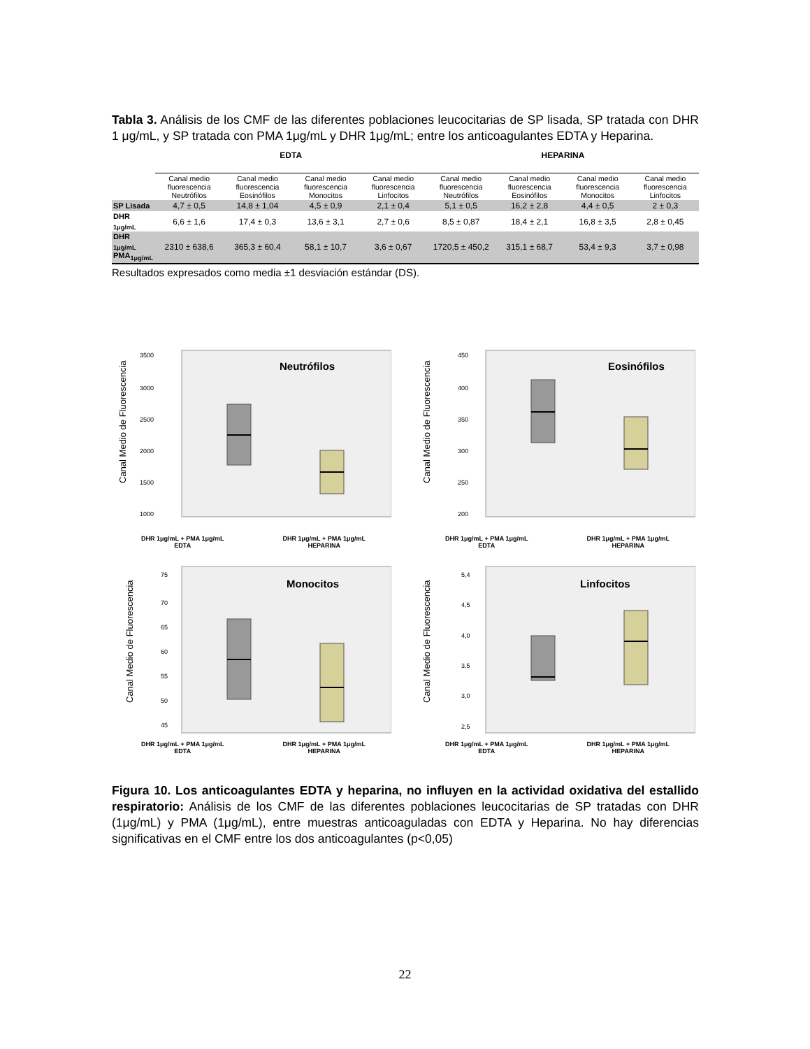Tabla 3. Análisis de los CMF de las diferentes poblaciones leucocitarias de SP lisada, SP tratada con DHR 1 μg/mL, y SP tratada con PMA 1μg/mL y DHR 1μg/mL; entre los anticoagulantes EDTA y Heparina.
| | EDTA | | | | HEPARINA | | | |
| --- | --- | --- | --- | --- | --- | --- | --- | --- |
| | Canal medio fluorescencia Neutrófilos | Canal medio fluorescencia Eosinófilos | Canal medio fluorescencia Monocitos | Canal medio fluorescencia Linfocitos | Canal medio fluorescencia Neutrófilos | Canal medio fluorescencia Eosinófilos | Canal medio fluorescencia Monocitos | Canal medio fluorescencia Linfocitos |
| SP Lisada | 4,7 ± 0,5 | 14,8 ± 1,04 | 4,5 ± 0,9 | 2,1 ± 0,4 | 5,1 ± 0,5 | 16,2 ± 2,8 | 4,4 ± 0,5 | 2 ± 0,3 |
| DHR <sub>1μg/mL</sub> | 6,6 ± 1,6 | 17,4 ± 0,3 | 13,6 ± 3,1 | 2,7 ± 0,6 | 8,5 ± 0,87 | 18,4 ± 2,1 | 16,8 ± 3,5 | 2,8 ± 0,45 |
| DHR <sub>1μg/mL</sub> PMA<sub>1μg/mL</sub> | 2310 ± 638,6 | 365,3 ± 60,4 | 58,1 ± 10,7 | 3,6 ± 0,67 | 1720,5 ± 450,2 | 315,1 ± 68,7 | 53,4 ± 9,3 | 3,7 ± 0,98 |
Resultados expresados como media ±1 desviación estándar (DS).
Canal Medio de Fluorescencia
Neutrófilos
3500
3000
2500
2000
1500
1000
DHR 1μg/mL + PMA 1μg/mL
EDTA DHR 1μg/mL + PMA 1μg/mL
HEPARINA
Canal Medio de Fluorescencia
Eosinófilos
450
400
350
300
250
200
DHR 1μg/mL + PMA 1μg/mL
EDTA DHR 1μg/mL + PMA 1μg/mL
HEPARINA
Canal Medio de Fluorescencia
Monocitos
75
70
65
60
55
50
45
DHR 1μg/mL + PMA 1μg/mL
EDTA DHR 1μg/mL + PMA 1μg/mL
HEPARINA
Canal Medio de Fluorescencia
Linfocitos
5,4
4,5
4,0
3,5
3,0
2,5
DHR 1μg/mL + PMA 1μg/mL
EDTA DHR 1μg/mL + PMA 1μg/mL
HEPARINA
Figura 10. Los anticoagulantes EDTA y heparina, no influyen en la actividad oxidativa del estallido respiratorio: Análisis de los CMF de las diferentes poblaciones leucocitarias de SP tratadas con DHR (1μg/mL) y PMA (1μg/mL), entre muestras anticoaguladas con EDTA y Heparina. No hay diferencias significativas en el CMF entre los dos anticoagulantes (p<0,05)
22